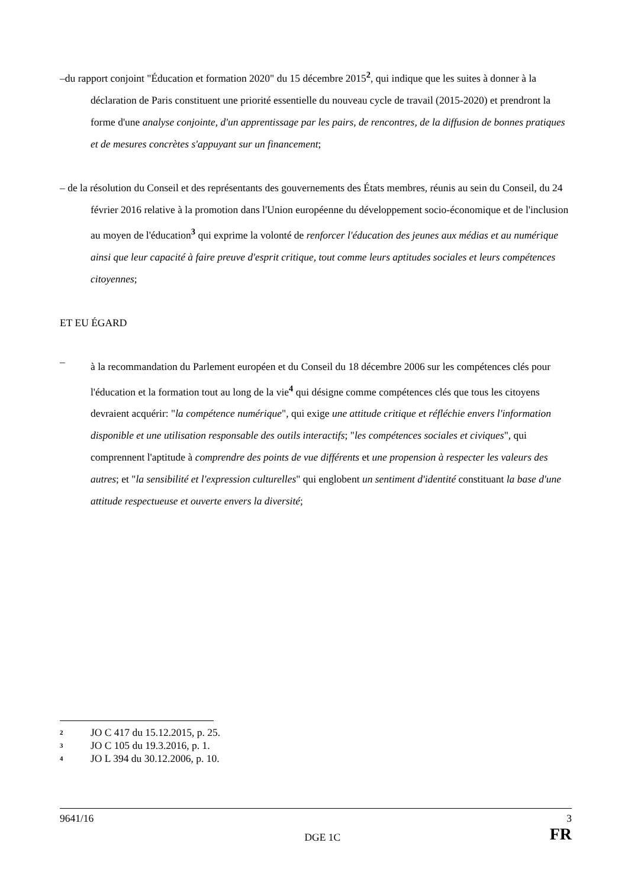–du rapport conjoint "Éducation et formation 2020" du 15 décembre 2015<sup>2</sup>, qui indique que les suites à donner à la déclaration de Paris constituent une priorité essentielle du nouveau cycle de travail (2015-2020) et prendront la forme d'une analyse conjointe, d'un apprentissage par les pairs, de rencontres, de la diffusion de bonnes pratiques et de mesures concrètes s'appuyant sur un financement;
– de la résolution du Conseil et des représentants des gouvernements des États membres, réunis au sein du Conseil, du 24 février 2016 relative à la promotion dans l'Union européenne du développement socio-économique et de l'inclusion au moyen de l'éducation<sup>3</sup> qui exprime la volonté de renforcer l'éducation des jeunes aux médias et au numérique ainsi que leur capacité à faire preuve d'esprit critique, tout comme leurs aptitudes sociales et leurs compétences citoyennes;
ET EU ÉGARD
–
à la recommandation du Parlement européen et du Conseil du 18 décembre 2006 sur les compétences clés pour l'éducation et la formation tout au long de la vie<sup>4</sup> qui désigne comme compétences clés que tous les citoyens devraient acquérir: "la compétence numérique", qui exige une attitude critique et réfléchie envers l'information disponible et une utilisation responsable des outils interactifs; "les compétences sociales et civiques", qui comprennent l'aptitude à comprendre des points de vue différents et une propension à respecter les valeurs des autres; et "la sensibilité et l'expression culturelles" qui englobent un sentiment d'identité constituant la base d'une attitude respectueuse et ouverte envers la diversité;
2 JO C 417 du 15.12.2015, p. 25.
3 JO C 105 du 19.3.2016, p. 1.
4 JO L 394 du 30.12.2006, p. 10.
9641/16 3
DGE 1C FR